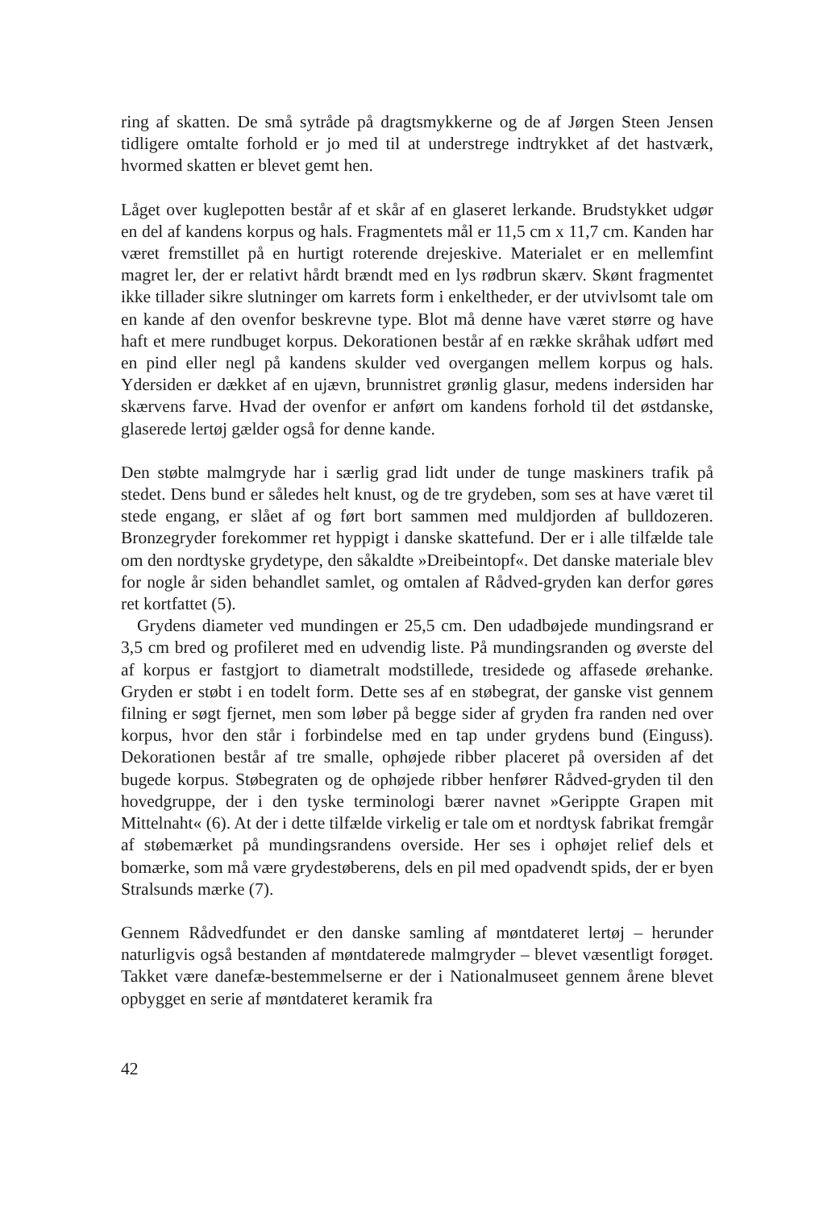ring af skatten. De små sytråde på dragtsmykkerne og de af Jørgen Steen Jensen tidligere omtalte forhold er jo med til at understrege indtrykket af det hastværk, hvormed skatten er blevet gemt hen.
Låget over kuglepotten består af et skår af en glaseret lerkande. Brudstykket udgør en del af kandens korpus og hals. Fragmentets mål er 11,5 cm x 11,7 cm. Kanden har været fremstillet på en hurtigt roterende drejeskive. Materialet er en mellemfint magret ler, der er relativt hårdt brændt med en lys rødbrun skærv. Skønt fragmentet ikke tillader sikre slutninger om karrets form i enkeltheder, er der utvivlsomt tale om en kande af den ovenfor beskrevne type. Blot må denne have været større og have haft et mere rundbuget korpus. Dekorationen består af en række skråhak udført med en pind eller negl på kandens skulder ved overgangen mellem korpus og hals. Ydersiden er dækket af en ujævn, brunnistret grønlig glasur, medens indersiden har skærvens farve. Hvad der ovenfor er anført om kandens forhold til det østdanske, glaserede lertøj gælder også for denne kande.
Den støbte malmgryde har i særlig grad lidt under de tunge maskiners trafik på stedet. Dens bund er således helt knust, og de tre grydeben, som ses at have været til stede engang, er slået af og ført bort sammen med muldjorden af bulldozeren. Bronzegryder forekommer ret hyppigt i danske skattefund. Der er i alle tilfælde tale om den nordtyske grydetype, den såkaldte »Dreibeintopf«. Det danske materiale blev for nogle år siden behandlet samlet, og omtalen af Rådved-gryden kan derfor gøres ret kortfattet (5).
Grydens diameter ved mundingen er 25,5 cm. Den udadbøjede mundingsrand er 3,5 cm bred og profileret med en udvendig liste. På mundingsranden og øverste del af korpus er fastgjort to diametralt modstillede, tresidede og affasede ørehanke. Gryden er støbt i en todelt form. Dette ses af en støbegrat, der ganske vist gennem filning er søgt fjernet, men som løber på begge sider af gryden fra randen ned over korpus, hvor den står i forbindelse med en tap under grydens bund (Einguss). Dekorationen består af tre smalle, ophøjede ribber placeret på oversiden af det bugede korpus. Støbegraten og de ophøjede ribber henfører Rådved-gryden til den hovedgruppe, der i den tyske terminologi bærer navnet »Gerippte Grapen mit Mittelnaht« (6). At der i dette tilfælde virkelig er tale om et nordtysk fabrikat fremgår af støbemærket på mundingsrandens overside. Her ses i ophøjet relief dels et bomærke, som må være grydestøberens, dels en pil med opadvendt spids, der er byen Stralsunds mærke (7).
Gennem Rådvedfundet er den danske samling af møntdateret lertøj – herunder naturligvis også bestanden af møntdaterede malmgryder – blevet væsentligt forøget. Takket være danefæ-bestemmelserne er der i Nationalmuseet gennem årene blevet opbygget en serie af møntdateret keramik fra
42